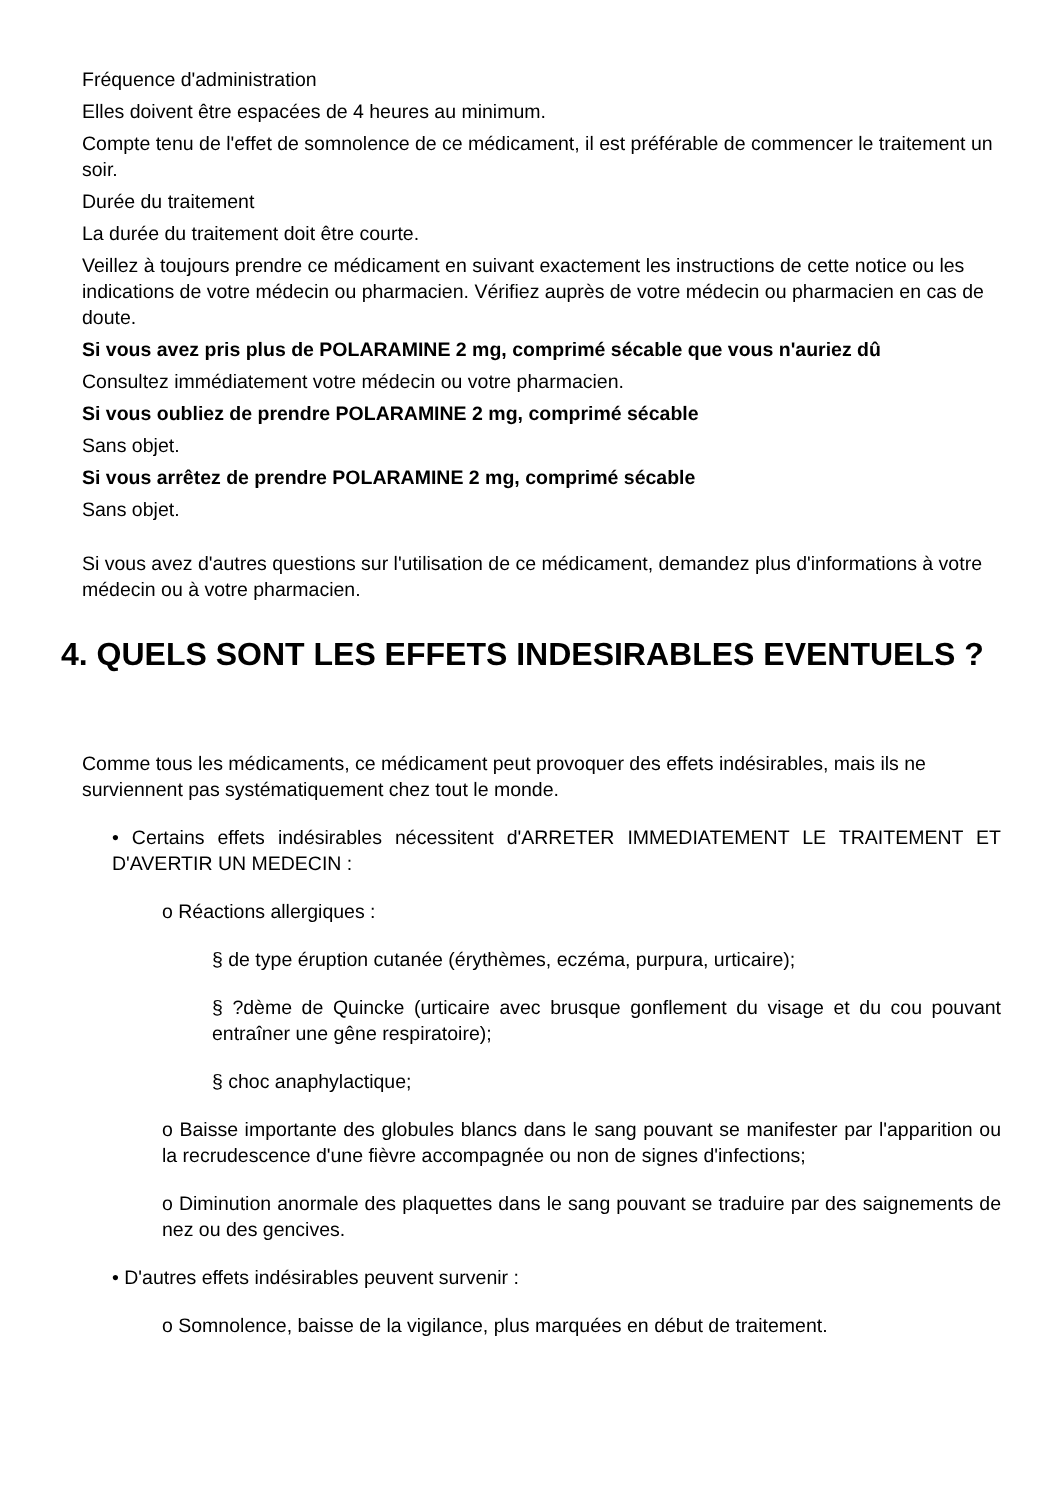Fréquence d'administration
Elles doivent être espacées de 4 heures au minimum.
Compte tenu de l'effet de somnolence de ce médicament, il est préférable de commencer le traitement un soir.
Durée du traitement
La durée du traitement doit être courte.
Veillez à toujours prendre ce médicament en suivant exactement les instructions de cette notice ou les indications de votre médecin ou pharmacien. Vérifiez auprès de votre médecin ou pharmacien en cas de doute.
Si vous avez pris plus de POLARAMINE 2 mg, comprimé sécable que vous n'auriez dû
Consultez immédiatement votre médecin ou votre pharmacien.
Si vous oubliez de prendre POLARAMINE 2 mg, comprimé sécable
Sans objet.
Si vous arrêtez de prendre POLARAMINE 2 mg, comprimé sécable
Sans objet.
Si vous avez d'autres questions sur l'utilisation de ce médicament, demandez plus d'informations à votre médecin ou à votre pharmacien.
4. QUELS SONT LES EFFETS INDESIRABLES EVENTUELS ?
Comme tous les médicaments, ce médicament peut provoquer des effets indésirables, mais ils ne surviennent pas systématiquement chez tout le monde.
• Certains effets indésirables nécessitent d'ARRETER IMMEDIATEMENT LE TRAITEMENT ET D'AVERTIR UN MEDECIN :
o Réactions allergiques :
§ de type éruption cutanée (érythèmes, eczéma, purpura, urticaire);
§ ?dème de Quincke (urticaire avec brusque gonflement du visage et du cou pouvant entraîner une gêne respiratoire);
§ choc anaphylactique;
o Baisse importante des globules blancs dans le sang pouvant se manifester par l'apparition ou la recrudescence d'une fièvre accompagnée ou non de signes d'infections;
o Diminution anormale des plaquettes dans le sang pouvant se traduire par des saignements de nez ou des gencives.
• D'autres effets indésirables peuvent survenir :
o Somnolence, baisse de la vigilance, plus marquées en début de traitement.